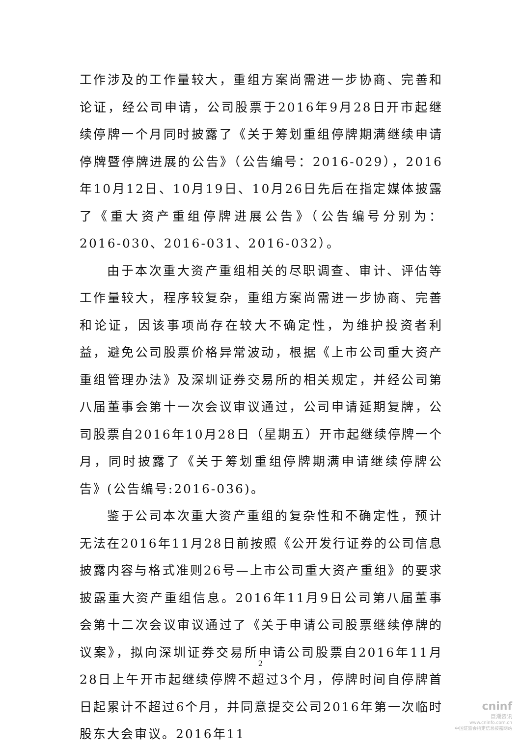工作涉及的工作量较大，重组方案尚需进一步协商、完善和论证，经公司申请，公司股票于2016年9月28日开市起继续停牌一个月同时披露了《关于筹划重组停牌期满继续申请停牌暨停牌进展的公告》（公告编号：2016-029），2016年10月12日、10月19日、10月26日先后在指定媒体披露了《重大资产重组停牌进展公告》（公告编号分别为：2016-030、2016-031、2016-032）。
由于本次重大资产重组相关的尽职调查、审计、评估等工作量较大，程序较复杂，重组方案尚需进一步协商、完善和论证，因该事项尚存在较大不确定性，为维护投资者利益，避免公司股票价格异常波动，根据《上市公司重大资产重组管理办法》及深圳证券交易所的相关规定，并经公司第八届董事会第十一次会议审议通过，公司申请延期复牌，公司股票自2016年10月28日（星期五）开市起继续停牌一个月，同时披露了《关于筹划重组停牌期满申请继续停牌公告》(公告编号:2016-036)。
鉴于公司本次重大资产重组的复杂性和不确定性，预计无法在2016年11月28日前按照《公开发行证券的公司信息披露内容与格式准则26号—上市公司重大资产重组》的要求披露重大资产重组信息。2016年11月9日公司第八届董事会第十二次会议审议通过了《关于申请公司股票继续停牌的议案》，拟向深圳证券交易所申请公司股票自2016年11月28日上午开市起继续停牌不超过3个月，停牌时间自停牌首日起累计不超过6个月，并同意提交公司2016年第一次临时股东大会审议。2016年11
2
cninf
巨潮资讯
www.cninfo.com.cn
中国证监会指定信息披露网站